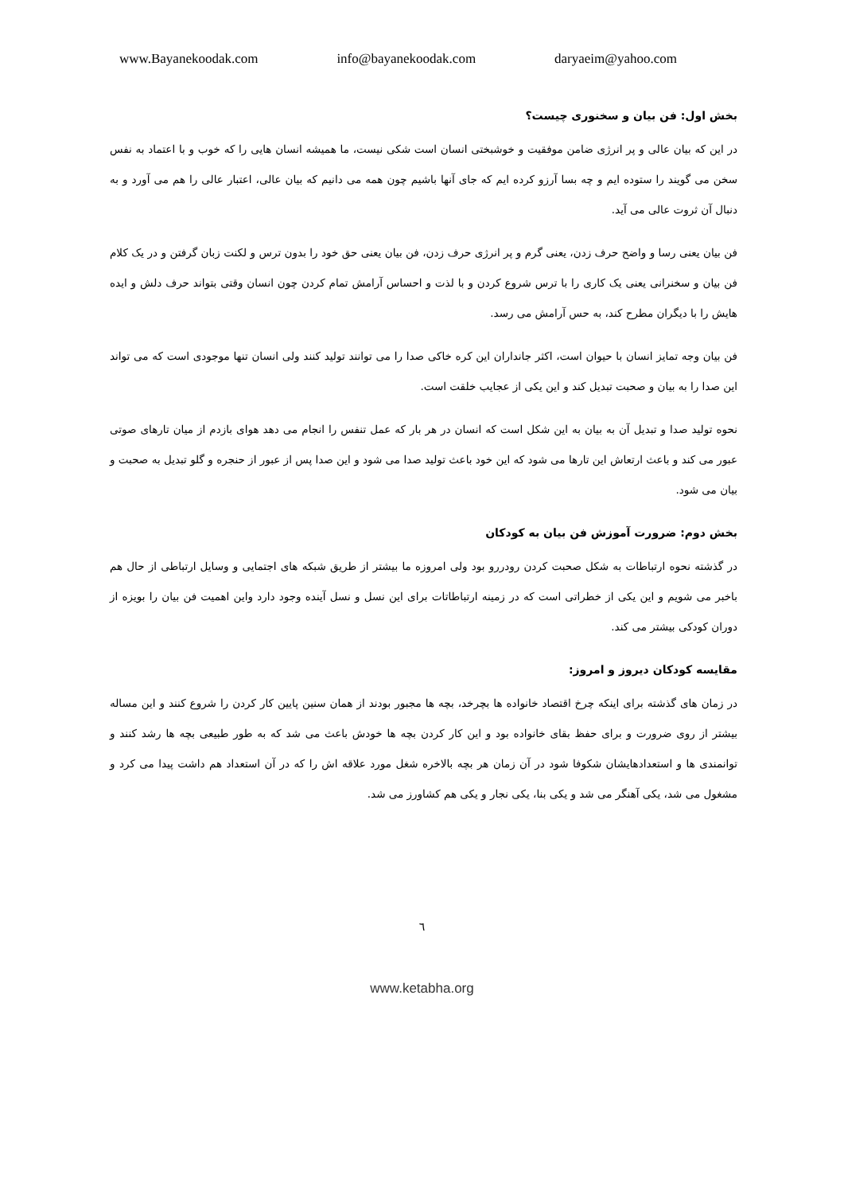www.Bayanekoodak.com info@bayanekoodak.com daryaeim@yahoo.com
بخش اول: فن بیان و سخنوری چیست؟
در این که بیان عالی و پر انرژی ضامن موفقیت و خوشبختی انسان است شکی نیست، ما همیشه انسان هایی را که خوب و با اعتماد به نفس سخن می گویند را ستوده ایم و چه بسا آرزو کرده ایم که جای آنها باشیم چون همه می دانیم که بیان عالی، اعتبار عالی را هم می آورد و به دنبال آن ثروت عالی می آید.
فن بیان یعنی رسا و واضح حرف زدن، یعنی گرم و پر انرژی حرف زدن، فن بیان یعنی حق خود را بدون ترس و لکنت زبان گرفتن و در یک کلام فن بیان و سخنرانی یعنی یک کاری را با ترس شروع کردن و با لذت و احساس آرامش تمام کردن چون انسان وقتی بتواند حرف دلش و ایده هایش را با دیگران مطرح کند، به حس آرامش می رسد.
فن بیان وجه تمایز انسان با حیوان است، اکثر جانداران این کره خاکی صدا را می توانند تولید کنند ولی انسان تنها موجودی است که می تواند این صدا را به بیان و صحبت تبدیل کند و این یکی از عجایب خلقت است.
نحوه تولید صدا و تبدیل آن به بیان به این شکل است که انسان در هر بار که عمل تنفس را انجام می دهد هوای بازدم از میان تارهای صوتی عبور می کند و باعث ارتعاش این تارها می شود که این خود باعث تولید صدا می شود و این صدا پس از عبور از حنجره و گلو تبدیل به صحبت و بیان می شود.
بخش دوم: ضرورت آموزش فن بیان به کودکان
در گذشته نحوه ارتباطات به شکل صحبت کردن رودررو بود ولی امروزه ما بیشتر از طریق شبکه های اجتمایی و وسایل ارتباطی از حال هم باخبر می شویم و این یکی از خطراتی است که در زمینه ارتباطاتات برای این نسل و نسل آینده وجود دارد واین اهمیت فن بیان را بویزه از دوران کودکی بیشتر می کند.
مقایسه کودکان دیروز و امروز:
در زمان های گذشته برای اینکه چرخ اقتصاد خانواده ها بچرخد، بچه ها مجبور بودند از همان سنین پایین کار کردن را شروع کنند و این مساله بیشتر از روی ضرورت و برای حفظ بقای خانواده بود و این کار کردن بچه ها خودش باعث می شد که به طور طبیعی بچه ها رشد کنند و توانمندی ها و استعدادهایشان شکوفا شود در آن زمان هر بچه بالاخره شغل مورد علاقه اش را که در آن استعداد هم داشت پیدا می کرد و مشغول می شد، یکی آهنگر می شد و یکی بنا، یکی نجار و یکی هم کشاورز می شد.
٦
www.ketabha.org